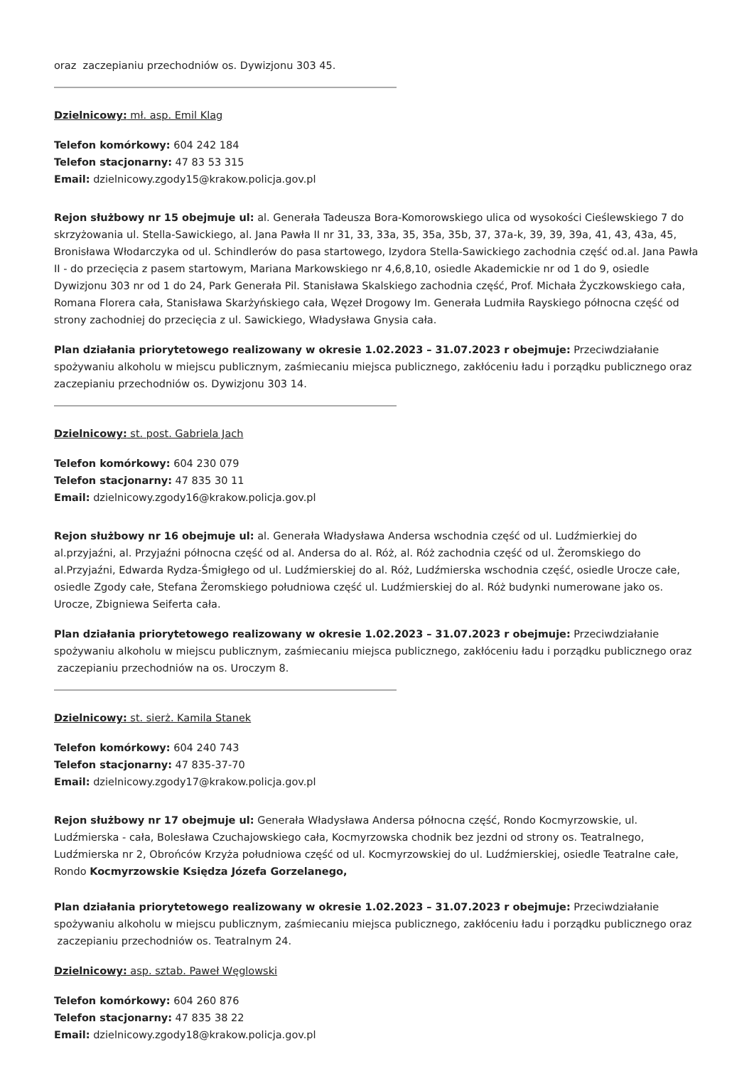oraz zaczepianiu przechodniów os. Dywizjonu 303 45.
Dzielnicowy: mł. asp. Emil Klag
Telefon komórkowy: 604 242 184
Telefon stacjonarny: 47 83 53 315
Email: dzielnicowy.zgody15@krakow.policja.gov.pl
Rejon służbowy nr 15 obejmuje ul: al. Generała Tadeusza Bora-Komorowskiego ulica od wysokości Cieślewskiego 7 do skrzyżowania ul. Stella-Sawickiego, al. Jana Pawła II nr 31, 33, 33a, 35, 35a, 35b, 37, 37a-k, 39, 39, 39a, 41, 43, 43a, 45, Bronisława Włodarczyka od ul. Schindlerów do pasa startowego, Izydora Stella-Sawickiego zachodnia część od.al. Jana Pawła II - do przecięcia z pasem startowym, Mariana Markowskiego nr 4,6,8,10, osiedle Akademickie nr od 1 do 9, osiedle Dywizjonu 303 nr od 1 do 24, Park Generała Pil. Stanisława Skalskiego zachodnia część, Prof. Michała Życzkowskiego cała, Romana Florera cała, Stanisława Skarżyńskiego cała, Węzeł Drogowy Im. Generała Ludmiła Rayskiego północna część od strony zachodniej do przecięcia z ul. Sawickiego, Władysława Gnysia cała.
Plan działania priorytetowego realizowany w okresie 1.02.2023 – 31.07.2023 r obejmuje: Przeciwdziałanie spożywaniu alkoholu w miejscu publicznym, zaśmiecaniu miejsca publicznego, zakłóceniu ładu i porządku publicznego oraz zaczepianiu przechodniów os. Dywizjonu 303 14.
Dzielnicowy: st. post. Gabriela Jach
Telefon komórkowy: 604 230 079
Telefon stacjonarny: 47 835 30 11
Email: dzielnicowy.zgody16@krakow.policja.gov.pl
Rejon służbowy nr 16 obejmuje ul: al. Generała Władysława Andersa wschodnia część od ul. Ludźmierkiej do al.przyjaźni, al. Przyjaźni północna część od al. Andersa do al. Róż, al. Róż zachodnia część od ul. Żeromskiego do al.Przyjaźni, Edwarda Rydza-Śmigłego od ul. Ludźmierskiej do al. Róż, Ludźmierska wschodnia część, osiedle Urocze całe, osiedle Zgody całe, Stefana Żeromskiego południowa część ul. Ludźmierskiej do al. Róż budynki numerowane jako os. Urocze, Zbigniewa Seiferta cała.
Plan działania priorytetowego realizowany w okresie 1.02.2023 – 31.07.2023 r obejmuje: Przeciwdziałanie spożywaniu alkoholu w miejscu publicznym, zaśmiecaniu miejsca publicznego, zakłóceniu ładu i porządku publicznego oraz zaczepianiu przechodniów na os. Uroczym 8.
Dzielnicowy: st. sierż. Kamila Stanek
Telefon komórkowy: 604 240 743
Telefon stacjonarny: 47 835-37-70
Email: dzielnicowy.zgody17@krakow.policja.gov.pl
Rejon służbowy nr 17 obejmuje ul: Generała Władysława Andersa północna część, Rondo Kocmyrzowskie, ul. Ludźmierska - cała, Bolesława Czuchajowskiego cała, Kocmyrzowska chodnik bez jezdni od strony os. Teatralnego, Ludźmierska nr 2, Obrońców Krzyża południowa część od ul. Kocmyrzowskiej do ul. Ludźmierskiej, osiedle Teatralne całe, Rondo Kocmyrzowskie Księdza Józefa Gorzelanego,
Plan działania priorytetowego realizowany w okresie 1.02.2023 – 31.07.2023 r obejmuje: Przeciwdziałanie spożywaniu alkoholu w miejscu publicznym, zaśmiecaniu miejsca publicznego, zakłóceniu ładu i porządku publicznego oraz zaczepianiu przechodniów os. Teatralnym 24.
Dzielnicowy: asp. sztab. Paweł Węglowski
Telefon komórkowy: 604 260 876
Telefon stacjonarny: 47 835 38 22
Email: dzielnicowy.zgody18@krakow.policja.gov.pl